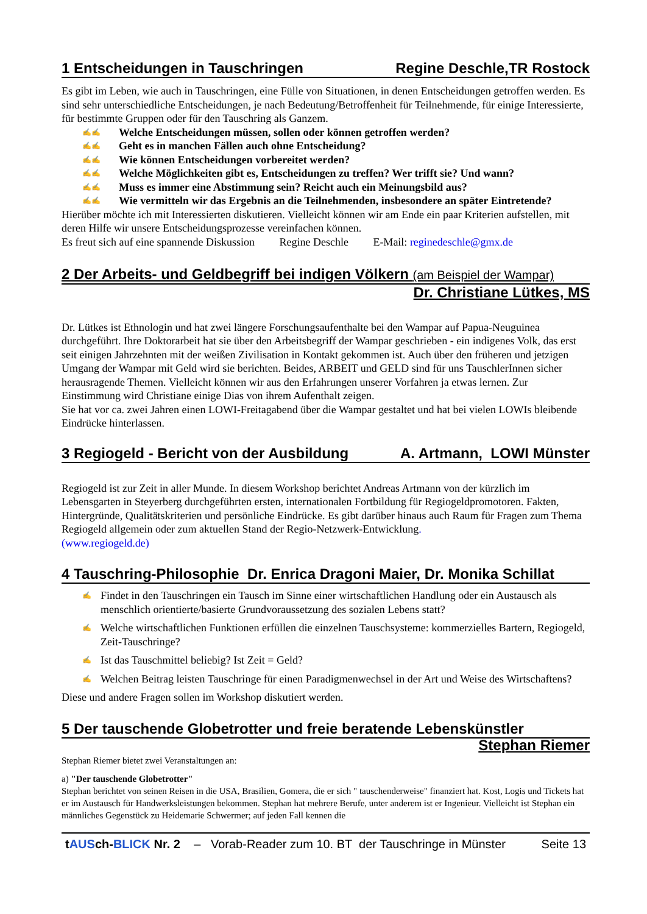1 Entscheidungen in Tauschringen Regine Deschle,TR Rostock
Es gibt im Leben, wie auch in Tauschringen, eine Fülle von Situationen, in denen Entscheidungen getroffen werden. Es sind sehr unterschiedliche Entscheidungen, je nach Bedeutung/Betroffenheit für Teilnehmende, für einige Interessierte, für bestimmte Gruppen oder für den Tauschring als Ganzem.
✍✍ Welche Entscheidungen müssen, sollen oder können getroffen werden?
✍✍ Geht es in manchen Fällen auch ohne Entscheidung?
✍✍ Wie können Entscheidungen vorbereitet werden?
✍✍ Welche Möglichkeiten gibt es, Entscheidungen zu treffen? Wer trifft sie? Und wann?
✍✍ Muss es immer eine Abstimmung sein? Reicht auch ein Meinungsbild aus?
✍✍ Wie vermitteln wir das Ergebnis an die Teilnehmenden, insbesondere an später Eintretende?
Hierüber möchte ich mit Interessierten diskutieren. Vielleicht können wir am Ende ein paar Kriterien aufstellen, mit deren Hilfe wir unsere Entscheidungsprozesse vereinfachen können.
Es freut sich auf eine spannende Diskussion Regine Deschle E-Mail: reginedeschle@gmx.de
2 Der Arbeits- und Geldbegriff bei indigen Völkern (am Beispiel der Wampar)
Dr. Christiane Lütkes, MS
Dr. Lütkes ist Ethnologin und hat zwei längere Forschungsaufenthalte bei den Wampar auf Papua-Neuguinea durchgeführt. Ihre Doktorarbeit hat sie über den Arbeitsbegriff der Wampar geschrieben - ein indigenes Volk, das erst seit einigen Jahrzehnten mit der weißen Zivilisation in Kontakt gekommen ist. Auch über den früheren und jetzigen Umgang der Wampar mit Geld wird sie berichten. Beides, ARBEIT und GELD sind für uns TauschlerInnen sicher herausragende Themen. Vielleicht können wir aus den Erfahrungen unserer Vorfahren ja etwas lernen. Zur Einstimmung wird Christiane einige Dias von ihrem Aufenthalt zeigen.
Sie hat vor ca. zwei Jahren einen LOWI-Freitagabend über die Wampar gestaltet und hat bei vielen LOWIs bleibende Eindrücke hinterlassen.
3 Regiogeld - Bericht von der Ausbildung A. Artmann, LOWI Münster
Regiogeld ist zur Zeit in aller Munde. In diesem Workshop berichtet Andreas Artmann von der kürzlich im Lebensgarten in Steyerberg durchgeführten ersten, internationalen Fortbildung für Regiogeldpromotoren. Fakten, Hintergründe, Qualitätskriterien und persönliche Eindrücke. Es gibt darüber hinaus auch Raum für Fragen zum Thema Regiogeld allgemein oder zum aktuellen Stand der Regio-Netzwerk-Entwicklung.
(www.regiogeld.de)
4 Tauschring-Philosophie Dr. Enrica Dragoni Maier, Dr. Monika Schillat
✍ Findet in den Tauschringen ein Tausch im Sinne einer wirtschaftlichen Handlung oder ein Austausch als menschlich orientierte/basierte Grundvoraussetzung des sozialen Lebens statt?
✍ Welche wirtschaftlichen Funktionen erfüllen die einzelnen Tauschsysteme: kommerzielles Bartern, Regiogeld, Zeit-Tauschringe?
✍ Ist das Tauschmittel beliebig? Ist Zeit = Geld?
✍ Welchen Beitrag leisten Tauschringe für einen Paradigmenwechsel in der Art und Weise des Wirtschaftens?
Diese und andere Fragen sollen im Workshop diskutiert werden.
5 Der tauschende Globetrotter und freie beratende Lebenskünstler
Stephan Riemer
Stephan Riemer bietet zwei Veranstaltungen an:
a) "Der tauschende Globetrotter"
Stephan berichtet von seinen Reisen in die USA, Brasilien, Gomera, die er sich " tauschenderweise" finanziert hat. Kost, Logis und Tickets hat er im Austausch für Handwerksleistungen bekommen. Stephan hat mehrere Berufe, unter anderem ist er Ingenieur. Vielleicht ist Stephan ein männliches Gegenstück zu Heidemarie Schwermer; auf jeden Fall kennen die
tAUSch-BLICK Nr. 2 – Vorab-Reader zum 10. BT der Tauschringe in Münster Seite 13